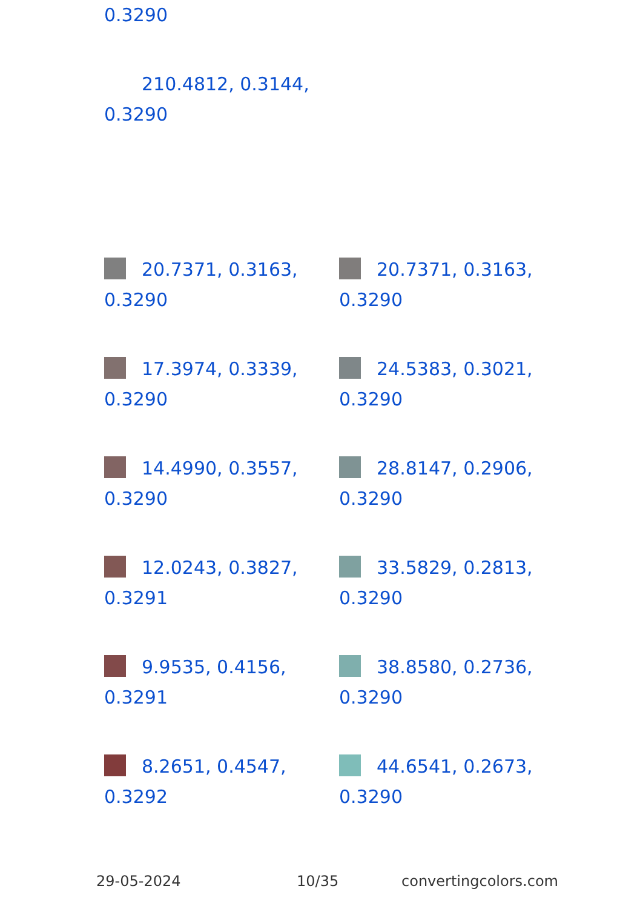0.3290
210.4812, 0.3144, 0.3290
20.7371, 0.3163, 0.3290
20.7371, 0.3163, 0.3290
17.3974, 0.3339, 0.3290
24.5383, 0.3021, 0.3290
14.4990, 0.3557, 0.3290
28.8147, 0.2906, 0.3290
12.0243, 0.3827, 0.3291
33.5829, 0.2813, 0.3290
9.9535, 0.4156, 0.3291
38.8580, 0.2736, 0.3290
8.2651, 0.4547, 0.3292
44.6541, 0.2673, 0.3290
29-05-2024 10/35 convertingcolors.com